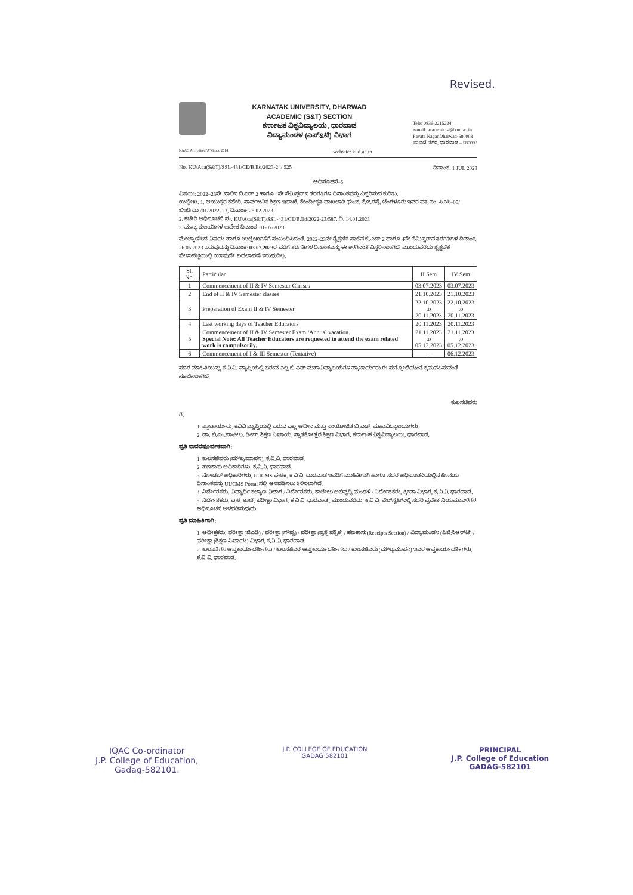Revised.
KARNATAK UNIVERSITY, DHARWAD
ACADEMIC (S&T) SECTION
ಕರ್ನಾಟಕ ವಿಶ್ವವಿದ್ಯಾಲಯ, ಧಾರವಾಡ
ವಿದ್ಯಾಮಂಡಳ (ಎಸ್&ಟಿ) ವಿಭಾಗ
Tele: 0836-2215224
e-mail: academic.st@kud.ac.in
Pavate Nagar,Dharwad-580003
ಪಾವಟೆ ನಗರ, ಧಾರವಾಡ – 580003
NAAC Accredited 'A' Grade 2014 website: kud.ac.in
No. KU/Aca(S&T)/SSL-431/CE/B.Ed/2023-24/ 525 ದಿನಾಂಕ: 1 JUL 2023
ಅಧಿಸೂಚನೆ–6
ವಿಷಯ: 2022–23ನೇ ಸಾಲಿನ ಬಿ.ಎಡ್ 2 ಹಾಗೂ 4ನೇ ಸೆಮಿಸ್ಟರ್‌ನ ತರಗತಿಗಳ ದಿನಾಂಕವನ್ನು ವಿಸ್ತರಿಸುವ ಕುರಿತು.
ಉಲ್ಲೇಖ: 1. ಆಯುಕ್ತರ ಕಚೇರಿ, ಸಾರ್ವಜನಿಕ ಶಿಕ್ಷಣ ಇಲಾಖೆ, ಕೇಂದ್ರೀಕೃತ ದಾಖಲಾತಿ ಘಟಕ, ಕೆ.ಜಿ.ರಸ್ತೆ, ಬೆಂಗಳೂರು ಇವರ ಪತ್ರ ಸಂ. ಸಿಎಸಿ–05/ಬಿಇಡಿ.ದಾ./01/2022–23, ದಿನಾಂಕ: 28.02.2023.
2. ಕಚೇರಿ ಅಧಿಸೂಚನೆ ಸಂ. KU/Aca(S&T)/SSL-431/CE/B.Ed/2022-23/587, ದಿ. 14.01.2023
3. ಮಾನ್ಯ ಕುಲಪತಿಗಳ ಆದೇಶ ದಿನಾಂಕ: 01-07-2023
ಮೇಲ್ಕಾಣಿಸಿದ ವಿಷಯ ಹಾಗೂ ಉಲ್ಲೇಖಗಳಿಗೆ ಸಂಬಂಧಿಸಿದಂತೆ, 2022–23ನೇ ಶೈಕ್ಷಣಿಕ ಸಾಲಿನ ಬಿ.ಎಡ್ 2 ಹಾಗೂ 4ನೇ ಸೆಮಿಸ್ಟರ್‌ನ ತರಗತಿಗಳ ದಿನಾಂಕ: 26.06.2023 ಇರುವುದನ್ನು ದಿನಾಂಕ: 03.07.2023ರ ವರೆಗೆ ತರಗತಿಗಳ ದಿನಾಂಕವನ್ನು ಈ ಕೆಳಗಿನಂತೆ ವಿಸ್ತರಿಸಲಾಗಿದೆ. ಮುಂದುವರೆದು ಶೈಕ್ಷಣಿಕ ವೇಳಾಪಟ್ಟಿಯಲ್ಲಿ ಯಾವುದೇ ಬದಲಾವಣೆ ಇರುವುದಿಲ್ಲ.
| Sl. No. | Particular | II Sem | IV Sem |
| --- | --- | --- | --- |
| 1 | Commencement of II & IV Semester Classes | 03.07.2023 | 03.07.2023 |
| 2 | End of II & IV Semester classes | 21.10.2023 | 21.10.2023 |
| 3 | Preparation of Exam II & IV Semester | 22.10.2023 to 20.11.2023 | 22.10.2023 to 20.11.2023 |
| 4 | Last working days of Teacher Educators | 20.11.2023 | 20.11.2023 |
| 5 | Commencement of II & IV Semester Exam /Annual vacation. Special Note: All Teacher Educators are requested to attend the exam related work is compulsorily. | 21.11.2023 to 05.12.2023 | 21.11.2023 to 05.12.2023 |
| 6 | Commencement of I & III Semester (Tentative) | -- | 06.12.2023 |
ಸದರ ಮಾಹಿತಿಯನ್ನು ಕ.ವಿ.ವಿ. ವ್ಯಾಪ್ತಿಯಲ್ಲಿ ಬರುವ ಎಲ್ಲ ಬಿ.ಎಡ್ ಮಹಾವಿದ್ಯಾಲಯಗಳ ಪ್ರಾಚಾರ್ಯರು ಈ ಸುತ್ತೋಲೆಯಂತೆ ಕ್ರಮವಹಿಸುವಂತೆ ಸೂಚಿಸಲಾಗಿದೆ.
ಕುಲಸಚಿವರು
ಗೆ,
1. ಪ್ರಾಚಾರ್ಯರು, ಕವಿವಿ ವ್ಯಾಪ್ತಿಯಲ್ಲಿ ಬರುವ ಎಲ್ಲ ಅಧೀನ ಮತ್ತು ಸಂಯೋಜಿತ ಬಿ.ಎಡ್. ಮಹಾವಿದ್ಯಾಲಯಗಳು.
2. ಡಾ. ಬಿ.ಎಂ.ಪಾಟೀಲ, ಡೀನ್, ಶಿಕ್ಷಣ ನಿಖಾಯ, ಸ್ನಾತಕೋತ್ತರ ಶಿಕ್ಷಣ ವಿಭಾಗ, ಕರ್ನಾಟಕ ವಿಶ್ವವಿದ್ಯಾಲಯ, ಧಾರವಾಡ.
ಪ್ರತಿ ಸಾದರಪೂರ್ವಕವಾಗಿ:
1. ಕುಲಸಚಿವರು (ಮೌಲ್ಯಮಾಪನ), ಕ.ವಿ.ವಿ. ಧಾರವಾಡ.
2. ಹಣಕಾಸು ಅಧಿಕಾರಿಗಳು, ಕ.ವಿ.ವಿ. ಧಾರವಾಡ.
3. ನೋಡಲ್ ಅಧಿಕಾರಿಗಳು, UUCMS ಘಟಕ, ಕ.ವಿ.ವಿ. ಧಾರವಾಡ ಇವರಿಗೆ ಮಾಹಿತಿಗಾಗಿ ಹಾಗೂ ಸದರ ಅಧಿಸೂಚನೆಯಲ್ಲಿನ ಕೊನೆಯ ದಿನಾಂಕವನ್ನು UUCMS Portal ನಲ್ಲಿ ಅಳವಡಿಸಲು ತಿಳಿಸಲಾಗಿದೆ.
4. ನಿರ್ದೇಶಕರು, ವಿದ್ಯಾರ್ಥಿ ಕಲ್ಯಾಣ ವಿಭಾಗ / ನಿರ್ದೇಶಕರು, ಕಾಲೇಜು ಅಭಿವೃದ್ಧಿ ಮಂಡಳಿ / ನಿರ್ದೇಶಕರು, ಕ್ರೀಡಾ ವಿಭಾಗ, ಕ.ವಿ.ವಿ. ಧಾರವಾಡ.
5. ನಿರ್ದೇಶಕರು, ಐ.ಟಿ. ಶಾಖೆ, ಪರೀಕ್ಷಾ ವಿಭಾಗ, ಕ.ವಿ.ವಿ. ಧಾರವಾಡ., ಮುಂದುವರೆದು, ಕ.ವಿ.ವಿ. ವೆಬ್‌ಸೈಟ್‌ನಲ್ಲಿ ಸದರಿ ಪ್ರವೇಶ ನಿಯಮಾವಳಿಗಳ ಅಧಿಸೂಚನೆ ಅಳವಡಿಸುವುದು.
ಪ್ರತಿ ಮಾಹಿತಿಗಾಗಿ:
1. ಅಧೀಕ್ಷಕರು, ಪರೀಕ್ಷಾ (ಜಿಎಡಿ) / ಪರೀಕ್ಷಾ (ಗೌಪ್ಯ) / ಪರೀಕ್ಷಾ (ಪ್ರಶ್ನೆ ಪತ್ರಿಕೆ) / ಹಣಕಾಸು(Receipts Section) / ವಿದ್ಯಾಮಂಡಳ (ಪಿಜಿ:ಸಿಆರ್‌ಟಿ) / ಪರೀಕ್ಷಾ (ಶಿಕ್ಷಣ ನಿಖಾಯ) ವಿಭಾಗ, ಕ.ವಿ.ವಿ. ಧಾರವಾಡ.
2. ಕುಲಪತಿಗಳ ಆಪ್ತಕಾರ್ಯದರ್ಶಿಗಳು / ಕುಲಸಚಿವರ ಆಪ್ತಕಾರ್ಯದರ್ಶಿಗಳು / ಕುಲಸಚಿವರು (ಮೌಲ್ಯಮಾಪನ) ಇವರ ಆಪ್ತಕಾರ್ಯದರ್ಶಿಗಳು, ಕ.ವಿ.ವಿ. ಧಾರವಾಡ.
IQAC Co-ordinator
J.P. College of Education,
Gadag-582101.
J.P. COLLEGE OF EDUCATION
GADAG 582101
PRINCIPAL
J.P. College of Education
GADAG-582101